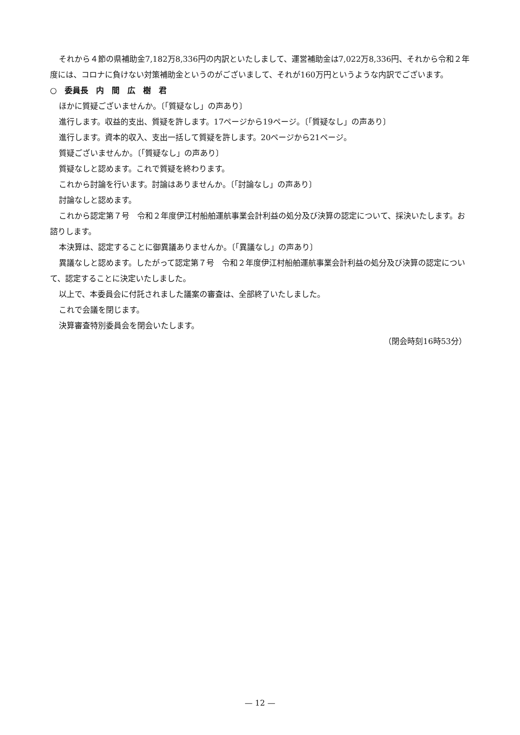それから４節の県補助金7,182万8,336円の内訳といたしまして、運営補助金は7,022万8,336円、それから令和２年度には、コロナに負けない対策補助金というのがございまして、それが160万円というような内訳でございます。
○　委員長　内　間　広　樹　君
ほかに質疑ございませんか。〔「質疑なし」の声あり〕
進行します。収益的支出、質疑を許します。17ページから19ページ。〔「質疑なし」の声あり〕
進行します。資本的収入、支出一括して質疑を許します。20ページから21ページ。
質疑ございませんか。〔「質疑なし」の声あり〕
質疑なしと認めます。これで質疑を終わります。
これから討論を行います。討論はありませんか。〔「討論なし」の声あり〕
討論なしと認めます。
これから認定第７号　令和２年度伊江村船舶運航事業会計利益の処分及び決算の認定について、採決いたします。お諮りします。
本決算は、認定することに御異議ありませんか。〔「異議なし」の声あり〕
異議なしと認めます。したがって認定第７号　令和２年度伊江村船舶運航事業会計利益の処分及び決算の認定について、認定することに決定いたしました。
以上で、本委員会に付託されました議案の審査は、全部終了いたしました。
これで会議を閉じます。
決算審査特別委員会を閉会いたします。
（閉会時刻16時53分）
— 12 —